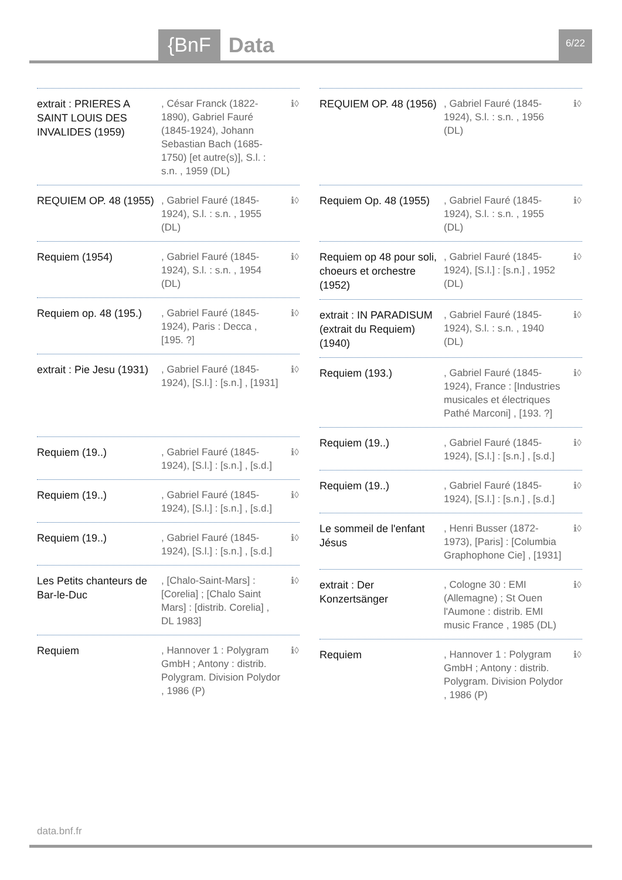{BnF Data 6/22
extrait : PRIERES A SAINT LOUIS DES INVALIDES (1959)
, César Franck (1822-1890), Gabriel Fauré (1845-1924), Johann Sebastian Bach (1685-1750) [et autre(s)], S.l. : s.n. , 1959 (DL)
ℹ◊
REQUIEM OP. 48 (1955)
, Gabriel Fauré (1845-1924), S.l. : s.n. , 1955 (DL)
ℹ◊
Requiem (1954)
, Gabriel Fauré (1845-1924), S.l. : s.n. , 1954 (DL)
ℹ◊
Requiem op. 48 (195.)
, Gabriel Fauré (1845-1924), Paris : Decca , [195. ?]
ℹ◊
extrait : Pie Jesu (1931)
, Gabriel Fauré (1845-1924), [S.l.] : [s.n.] , [1931]
ℹ◊
Requiem (19..)
, Gabriel Fauré (1845-1924), [S.l.] : [s.n.] , [s.d.]
ℹ◊
Requiem (19..)
, Gabriel Fauré (1845-1924), [S.l.] : [s.n.] , [s.d.]
ℹ◊
Requiem (19..)
, Gabriel Fauré (1845-1924), [S.l.] : [s.n.] , [s.d.]
ℹ◊
Les Petits chanteurs de Bar-le-Duc
, [Chalo-Saint-Mars] : [Corelia] ; [Chalo Saint Mars] : [distrib. Corelia] , DL 1983]
ℹ◊
Requiem
, Hannover 1 : Polygram GmbH ; Antony : distrib. Polygram. Division Polydor , 1986 (P)
ℹ◊
REQUIEM OP. 48 (1956)
, Gabriel Fauré (1845-1924), S.l. : s.n. , 1956 (DL)
ℹ◊
Requiem Op. 48 (1955)
, Gabriel Fauré (1845-1924), S.l. : s.n. , 1955 (DL)
ℹ◊
Requiem op 48 pour soli, choeurs et orchestre (1952)
, Gabriel Fauré (1845-1924), [S.l.] : [s.n.] , 1952 (DL)
ℹ◊
extrait : IN PARADISUM (extrait du Requiem) (1940)
, Gabriel Fauré (1845-1924), S.l. : s.n. , 1940 (DL)
ℹ◊
Requiem (193.)
, Gabriel Fauré (1845-1924), France : [Industries musicales et électriques Pathé Marconi] , [193. ?]
ℹ◊
Requiem (19..)
, Gabriel Fauré (1845-1924), [S.l.] : [s.n.] , [s.d.]
ℹ◊
Requiem (19..)
, Gabriel Fauré (1845-1924), [S.l.] : [s.n.] , [s.d.]
ℹ◊
Le sommeil de l'enfant Jésus
, Henri Busser (1872-1973), [Paris] : [Columbia Graphophone Cie] , [1931]
ℹ◊
extrait : Der Konzertsänger
, Cologne 30 : EMI (Allemagne) ; St Ouen l'Aumone : distrib. EMI music France , 1985 (DL)
ℹ◊
Requiem
, Hannover 1 : Polygram GmbH ; Antony : distrib. Polygram. Division Polydor , 1986 (P)
ℹ◊
data.bnf.fr